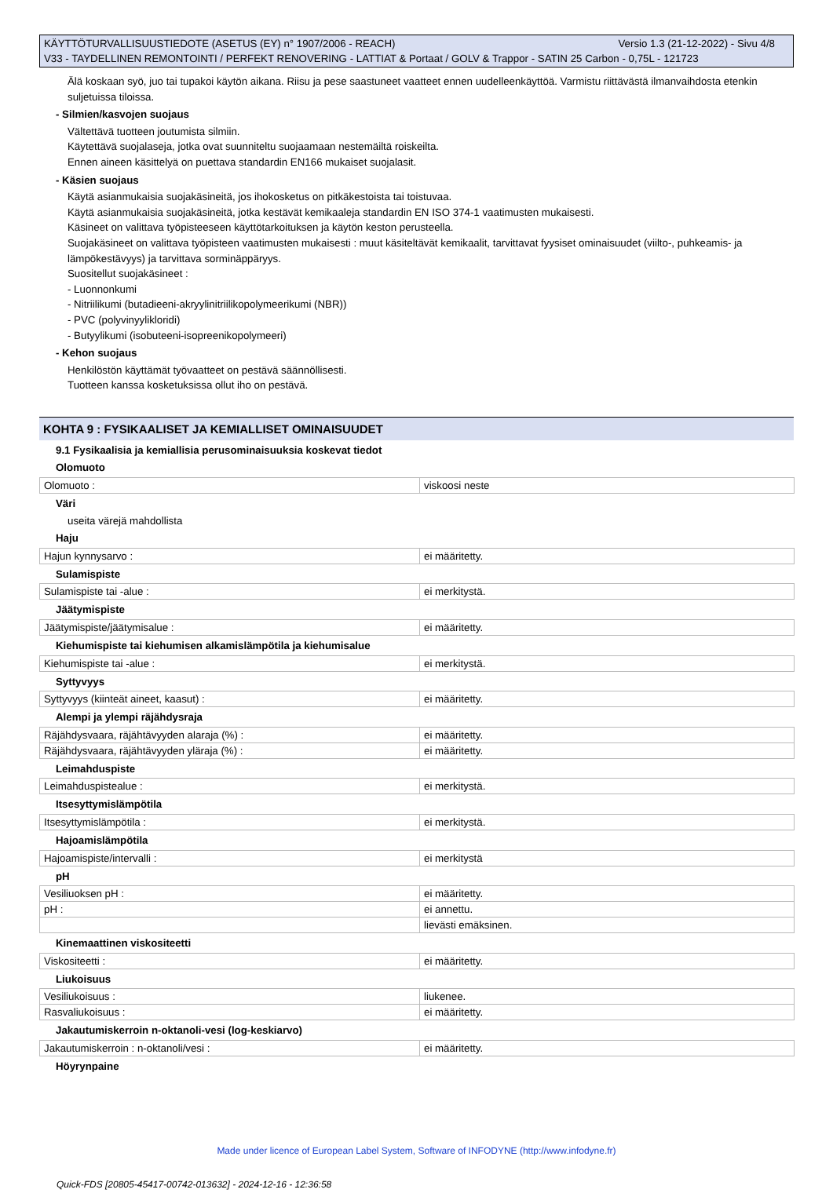KÄYTTÖTURVALLISUUSTIEDOTE (ASETUS (EY) n° 1907/2006 - REACH) Versio 1.3 (21-12-2022) - Sivu 4/8
V33 - TAYDELLINEN REMONTOINTI / PERFEKT RENOVERING - LATTIAT & Portaat / GOLV & Trappor - SATIN 25 Carbon - 0,75L - 121723
Älä koskaan syö, juo tai tupakoi käytön aikana. Riisu ja pese saastuneet vaatteet ennen uudelleenkäyttöä. Varmistu riittävästä ilmanvaihdosta etenkin suljetuissa tiloissa.
- Silmien/kasvojen suojaus
Vältettävä tuotteen joutumista silmiin.
Käytettävä suojalaseja, jotka ovat suunniteltu suojaamaan nestemäiltä roiskeilta.
Ennen aineen käsittelyä on puettava standardin EN166 mukaiset suojalasit.
- Käsien suojaus
Käytä asianmukaisia suojakäsineitä, jos ihokosketus on pitkäkestoista tai toistuvaa.
Käytä asianmukaisia suojakäsineitä, jotka kestävät kemikaaleja standardin EN ISO 374-1 vaatimusten mukaisesti.
Käsineet on valittava työpisteeseen käyttötarkoituksen ja käytön keston perusteella.
Suojakäsineet on valittava työpisteen vaatimusten mukaisesti : muut käsiteltävät kemikaalit, tarvittavat fyysiset ominaisuudet (viilto-, puhkeamis- ja lämpökestävyys) ja tarvittava sorminäppäryys.
Suositellut suojakäsineet :
- Luonnonkumi
- Nitriilikumi (butadieeni-akryylinitriilikopolymeerikumi (NBR))
- PVC (polyvinyylikloridi)
- Butyylikumi (isobuteeni-isopreenikopolymeeri)
- Kehon suojaus
Henkilöstön käyttämät työvaatteet on pestävä säännöllisesti.
Tuotteen kanssa kosketuksissa ollut iho on pestävä.
KOHTA 9 : FYSIKAALISET JA KEMIALLISET OMINAISUUDET
9.1 Fysikaalisia ja kemiallisia perusominaisuuksia koskevat tiedot
Olomuoto
| Olomuoto : | viskoosi neste |
Väri
useita värejä mahdollista
Haju
| Hajun kynnysarvo : | ei määritetty. |
Sulamispiste
| Sulamispiste tai -alue : | ei merkitystä. |
Jäätymispiste
| Jäätymispiste/jäätymisalue : | ei määritetty. |
Kiehumispiste tai kiehumisen alkamislämpötila ja kiehumisalue
| Kiehumispiste tai -alue : | ei merkitystä. |
Syttyvyys
| Syttyvyys (kiinteät aineet, kaasut) : | ei määritetty. |
Alempi ja ylempi räjähdysraja
| Räjähdysvaara, räjähtävyyden alaraja (%) : | ei määritetty. |
| Räjähdysvaara, räjähtävyyden yläraja (%) : | ei määritetty. |
Leimahduspiste
| Leimahduspistealue : | ei merkitystä. |
Itsesyttymislämpötila
| Itsesyttymislämpötila : | ei merkitystä. |
Hajoamislämpötila
| Hajoamispiste/intervalli : | ei merkitystä |
pH
| Vesiliuoksen pH : | ei määritetty. |
| pH : | ei annettu. |
| | lievästi emäksinen. |
Kinemaattinen viskositeetti
| Viskositeetti : | ei määritetty. |
Liukoisuus
| Vesiliukoisuus : | liukenee. |
| Rasvaliukoisuus : | ei määritetty. |
Jakautumiskerroin n-oktanoli-vesi (log-keskiarvo)
| Jakautumiskerroin : n-oktanoli/vesi : | ei määritetty. |
Höyrynpaine
Made under licence of European Label System, Software of INFODYNE (http://www.infodyne.fr)
Quick-FDS [20805-45417-00742-013632] - 2024-12-16 - 12:36:58